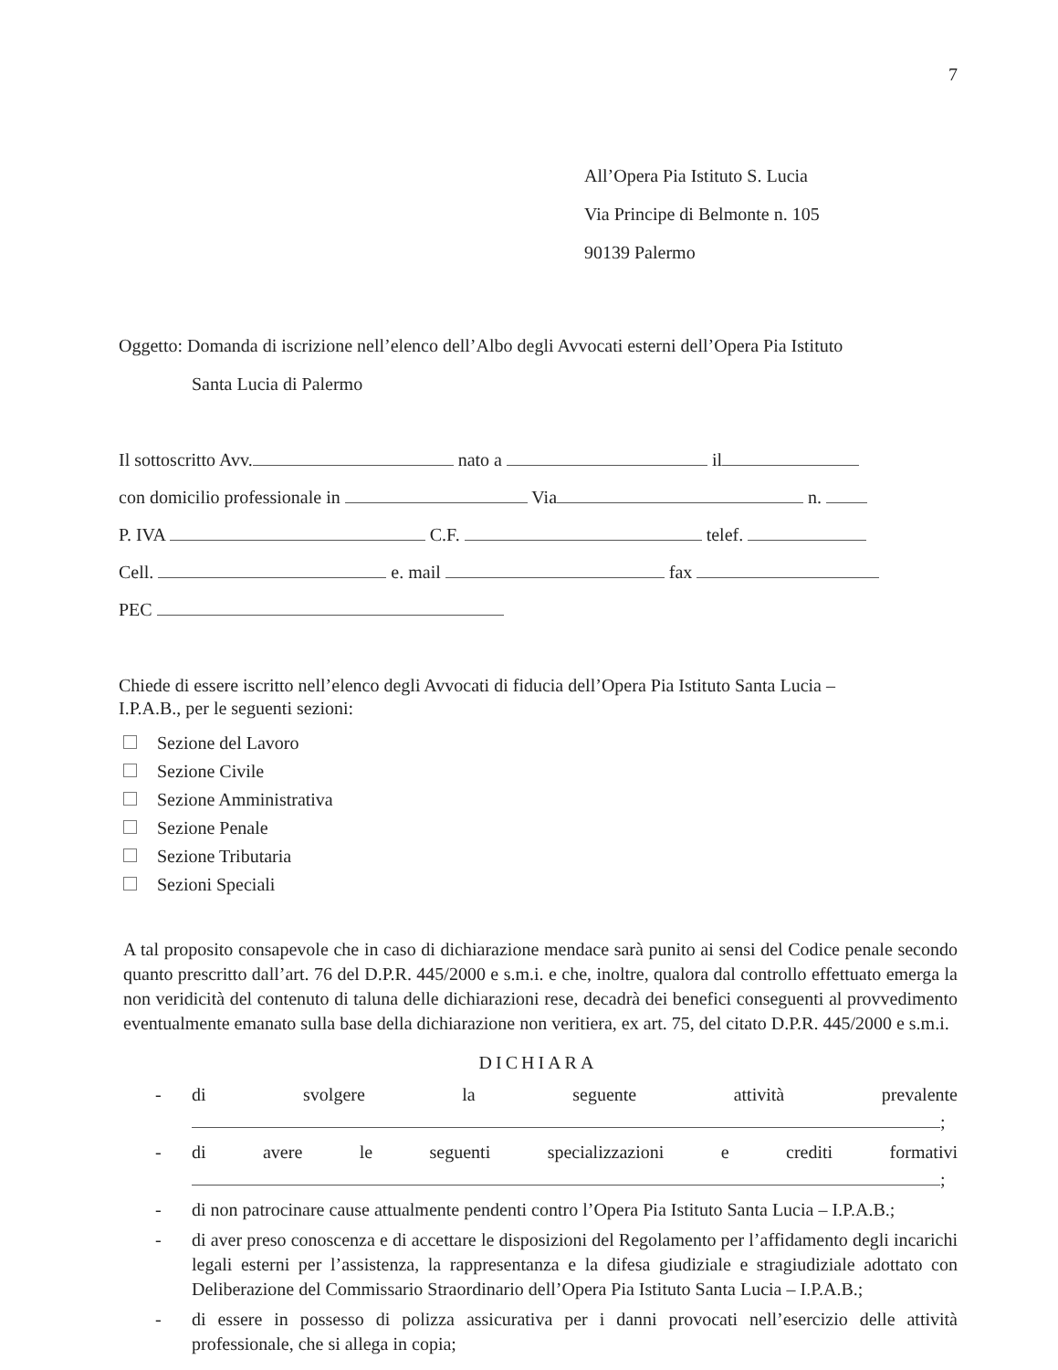7
All’Opera Pia Istituto S. Lucia
Via Principe di Belmonte n. 105
90139 Palermo
Oggetto: Domanda di iscrizione nell’elenco dell’Albo degli Avvocati esterni dell’Opera Pia Istituto
Santa Lucia di Palermo
Il sottoscritto Avv. nato a il
con domicilio professionale in Via n.
P. IVA C.F. telef.
Cell. e. mail fax
PEC
Chiede di essere iscritto nell’elenco degli Avvocati di fiducia dell’Opera Pia Istituto Santa Lucia –
I.P.A.B., per le seguenti sezioni:
Sezione del Lavoro
Sezione Civile
Sezione Amministrativa
Sezione Penale
Sezione Tributaria
Sezioni Speciali
A tal proposito consapevole che in caso di dichiarazione mendace sarà punito ai sensi del Codice penale secondo quanto prescritto dall’art. 76 del D.P.R. 445/2000 e s.m.i. e che, inoltre, qualora dal controllo effettuato emerga la non veridicità del contenuto di taluna delle dichiarazioni rese, decadrà dei benefici conseguenti al provvedimento eventualmente emanato sulla base della dichiarazione non veritiera, ex art. 75, del citato D.P.R. 445/2000 e s.m.i.
DICHIARA
- di svolgere la seguente attività prevalente
;
- di avere le seguenti specializzazioni e crediti formativi
;
- di non patrocinare cause attualmente pendenti contro l’Opera Pia Istituto Santa Lucia – I.P.A.B.;
- di aver preso conoscenza e di accettare le disposizioni del Regolamento per l’affidamento degli incarichi legali esterni per l’assistenza, la rappresentanza e la difesa giudiziale e stragiudiziale adottato con Deliberazione del Commissario Straordinario dell’Opera Pia Istituto Santa Lucia – I.P.A.B.;
- di essere in possesso di polizza assicurativa per i danni provocati nell’esercizio delle attività professionale, che si allega in copia;